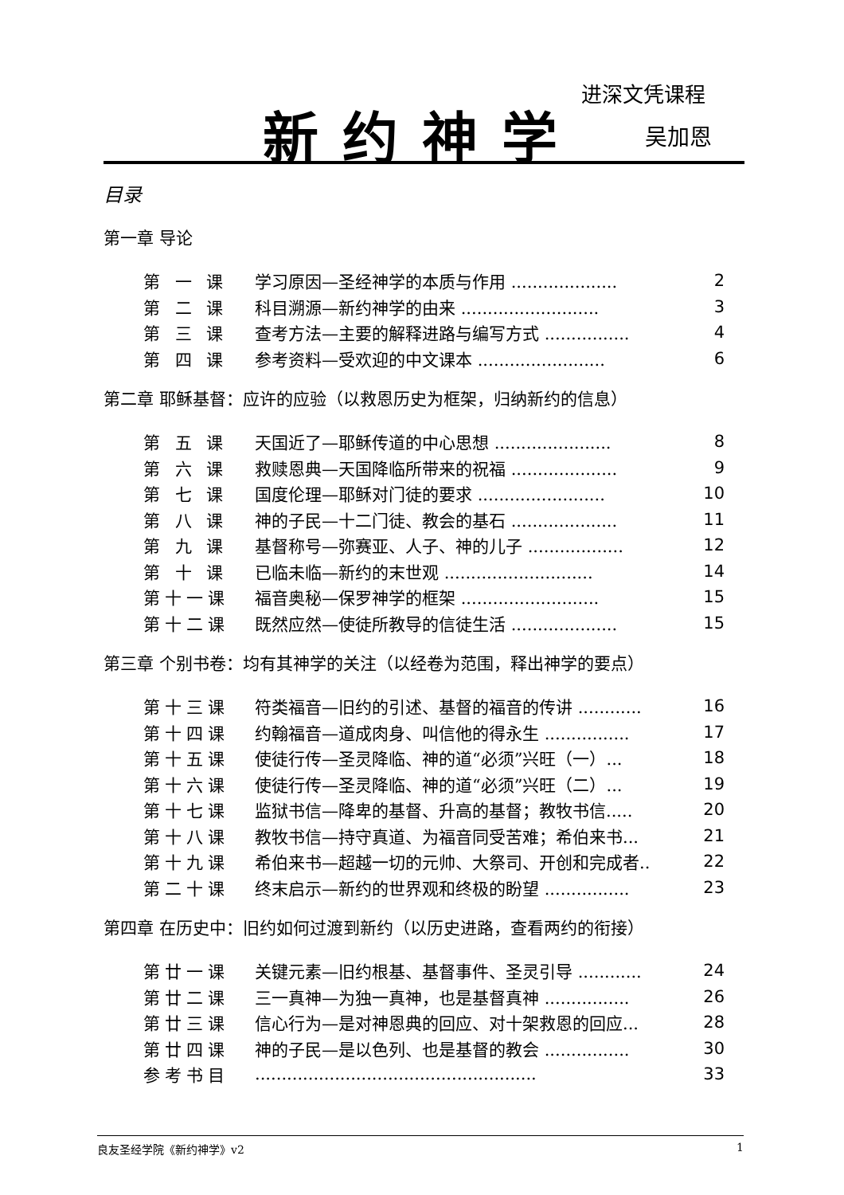进深文凭课程
新约神学 吴加恩
目录
第一章 导论
第 一 课 学习原因—圣经神学的本质与作用 .................... 2
第 二 课 科目溯源—新约神学的由来 .......................... 3
第 三 课 查考方法—主要的解释进路与编写方式 ................ 4
第 四 课 参考资料—受欢迎的中文课本 ........................ 6
第二章 耶稣基督：应许的应验（以救恩历史为框架，归纳新约的信息）
第 五 课 天国近了—耶稣传道的中心思想 ...................... 8
第 六 课 救赎恩典—天国降临所带来的祝福 .................... 9
第 七 课 国度伦理—耶稣对门徒的要求 ........................ 10
第 八 课 神的子民—十二门徒、教会的基石 .................... 11
第 九 课 基督称号—弥赛亚、人子、神的儿子 .................. 12
第 十 课 已临未临—新约的末世观 ............................ 14
第十一课 福音奥秘—保罗神学的框架 .......................... 15
第十二课 既然应然—使徒所教导的信徒生活 .................... 15
第三章 个别书卷：均有其神学的关注（以经卷为范围，释出神学的要点）
第十三课 符类福音—旧约的引述、基督的福音的传讲 ............ 16
第十四课 约翰福音—道成肉身、叫信他的得永生 ................ 17
第十五课 使徒行传—圣灵降临、神的道“必须”兴旺（一）... 18
第十六课 使徒行传—圣灵降临、神的道“必须”兴旺（二）... 19
第十七课 监狱书信—降卑的基督、升高的基督；教牧书信..... 20
第十八课 教牧书信—持守真道、为福音同受苦难；希伯来书... 21
第十九课 希伯来书—超越一切的元帅、大祭司、开创和完成者.. 22
第二十课 终末启示—新约的世界观和终极的盼望 ................ 23
第四章 在历史中：旧约如何过渡到新约（以历史进路，查看两约的衔接）
第廿一课 关键元素—旧约根基、基督事件、圣灵引导 ............ 24
第廿二课 三一真神—为独一真神，也是基督真神 ................ 26
第廿三课 信心行为—是对神恩典的回应、对十架救恩的回应... 28
第廿四课 神的子民—是以色列、也是基督的教会 ................ 30
参考书目..................................................... 33
良友圣经学院《新约神学》v2 1